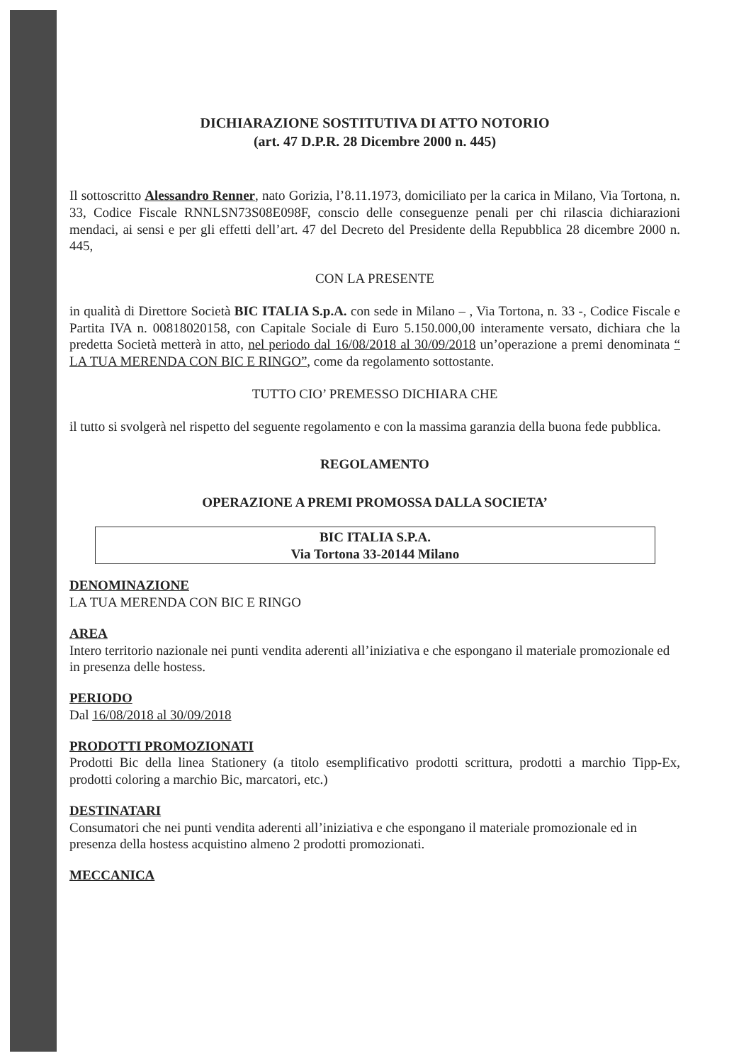DICHIARAZIONE SOSTITUTIVA DI ATTO NOTORIO
(art. 47 D.P.R. 28 Dicembre 2000 n. 445)
Il sottoscritto Alessandro Renner, nato Gorizia, l’8.11.1973, domiciliato per la carica in Milano, Via Tortona, n. 33, Codice Fiscale RNNLSN73S08E098F, conscio delle conseguenze penali per chi rilascia dichiarazioni mendaci, ai sensi e per gli effetti dell’art. 47 del Decreto del Presidente della Repubblica 28 dicembre 2000 n. 445,
CON LA PRESENTE
in qualità di Direttore Società BIC ITALIA S.p.A. con sede in Milano – , Via Tortona, n. 33 -, Codice Fiscale e Partita IVA n. 00818020158, con Capitale Sociale di Euro 5.150.000,00 interamente versato, dichiara che la predetta Società metterà in atto, nel periodo dal 16/08/2018 al 30/09/2018 un’operazione a premi denominata “ LA TUA MERENDA CON BIC E RINGO”, come da regolamento sottostante.
TUTTO CIO’ PREMESSO DICHIARA CHE
il tutto si svolgerà nel rispetto del seguente regolamento e con la massima garanzia della buona fede pubblica.
REGOLAMENTO
OPERAZIONE A PREMI PROMOSSA DALLA SOCIETA’
BIC ITALIA S.P.A.
Via Tortona 33-20144 Milano
DENOMINAZIONE
LA TUA MERENDA CON BIC E RINGO
AREA
Intero territorio nazionale nei punti vendita aderenti all’iniziativa e che espongano il materiale promozionale ed in presenza delle hostess.
PERIODO
Dal 16/08/2018 al 30/09/2018
PRODOTTI PROMOZIONATI
Prodotti Bic della linea Stationery (a titolo esemplificativo prodotti scrittura, prodotti a marchio Tipp-Ex, prodotti coloring a marchio Bic, marcatori, etc.)
DESTINATARI
Consumatori che nei punti vendita aderenti all’iniziativa e che espongano il materiale promozionale ed in presenza della hostess acquistino almeno 2 prodotti promozionati.
MECCANICA